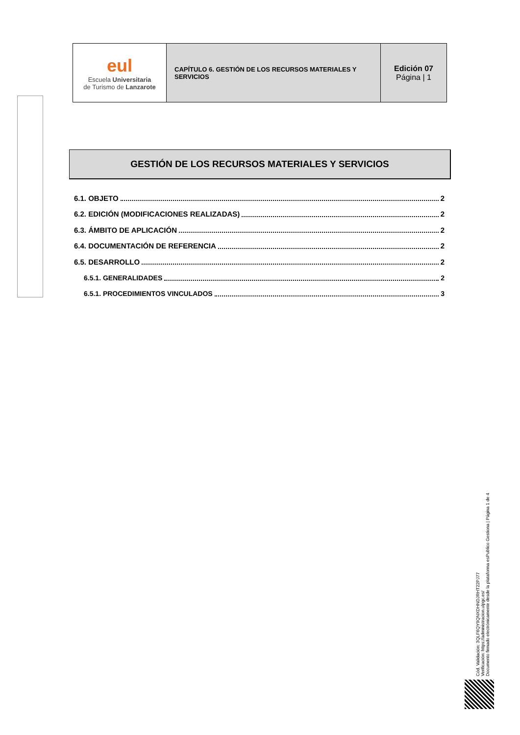| eul Escuela Universitaria de Turismo de Lanzarote | CAPÍTULO 6. GESTIÓN DE LOS RECURSOS MATERIALES Y SERVICIOS | Edición 07 Página / 1 |
GESTIÓN DE LOS RECURSOS MATERIALES Y SERVICIOS
6.1. OBJETO 2
6.2. EDICIÓN (MODIFICACIONES REALIZADAS) 2
6.3. ÁMBITO DE APLICACIÓN 2
6.4. DOCUMENTACIÓN DE REFERENCIA 2
6.5. DESARROLLO 2
6.5.1. GENERALIDADES 2
6.5.1. PROCEDIMIENTOS VINCULADOS 3
Cód. Validación: 3QLF6QY9QNXDHNDJRHT22PJ77
Verificación: https://administracion.ulpgc.es/
Documento firmado electrónicamente desde la plataforma esPublico Gestiona | Página 1 de 4